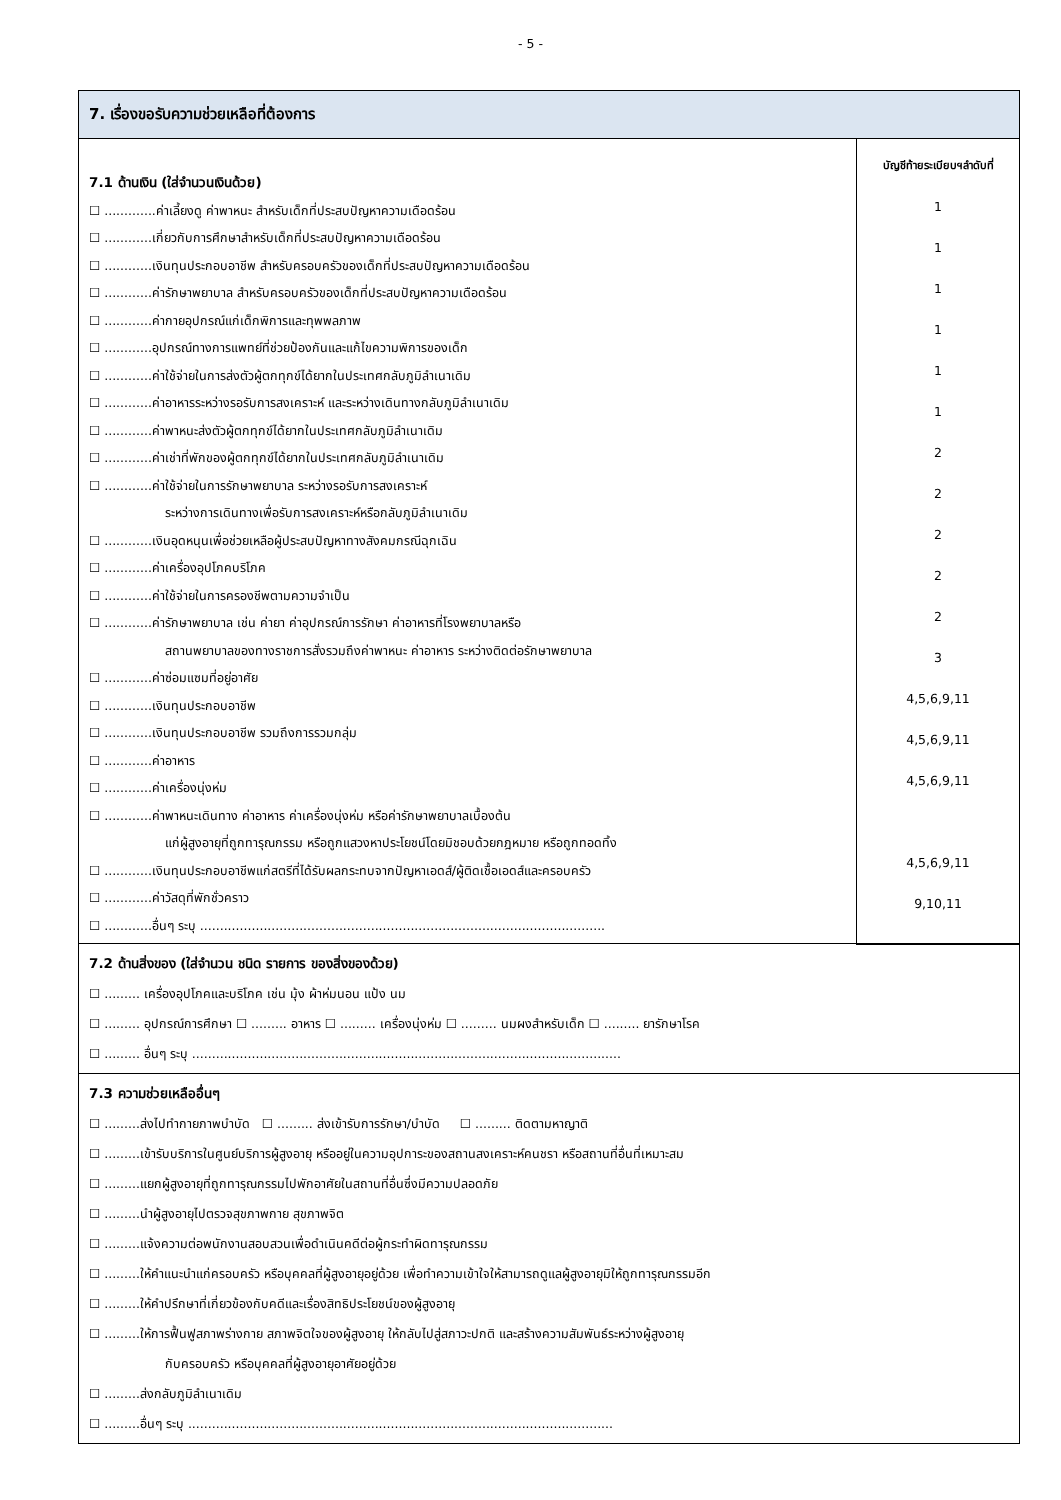- 5 -
7. เรื่องขอรับความช่วยเหลือที่ต้องการ
7.1 ด้านเงิน (ใส่จำนวนเงินด้วย)
☐ .............ค่าเลี้ยงดู ค่าพาหนะ สำหรับเด็กที่ประสบปัญหาความเดือดร้อน
☐ ............เกี่ยวกับการศึกษาสำหรับเด็กที่ประสบปัญหาความเดือดร้อน
☐ ............เงินทุนประกอบอาชีพ สำหรับครอบครัวของเด็กที่ประสบปัญหาความเดือดร้อน
☐ ............ค่ารักษาพยาบาล สำหรับครอบครัวของเด็กที่ประสบปัญหาความเดือดร้อน
☐ ............ค่ากายอุปกรณ์แก่เด็กพิการและทุพพลภาพ
☐ ............อุปกรณ์ทางการแพทย์ที่ช่วยป้องกันและแก้ไขความพิการของเด็ก
☐ ............ค่าใช้จ่ายในการส่งตัวผู้ตกทุกข์ได้ยากในประเทศกลับภูมิลำเนาเดิม
☐ ............ค่าอาหารระหว่างรอรับการสงเคราะห์ และระหว่างเดินทางกลับภูมิลำเนาเดิม
☐ ............ค่าพาหนะส่งตัวผู้ตกทุกข์ได้ยากในประเทศกลับภูมิลำเนาเดิม
☐ ............ค่าเช่าที่พักของผู้ตกทุกข์ได้ยากในประเทศกลับภูมิลำเนาเดิม
☐ ............ค่าใช้จ่ายในการรักษาพยาบาล ระหว่างรอรับการสงเคราะห์
ระหว่างการเดินทางเพื่อรับการสงเคราะห์หรือกลับภูมิลำเนาเดิม
☐ ............เงินอุดหนุนเพื่อช่วยเหลือผู้ประสบปัญหาทางสังคมกรณีฉุกเฉิน
☐ ............ค่าเครื่องอุปโภคบริโภค
☐ ............ค่าใช้จ่ายในการครองชีพตามความจำเป็น
☐ ............ค่ารักษาพยาบาล เช่น ค่ายา ค่าอุปกรณ์การรักษา ค่าอาหารที่โรงพยาบาลหรือ
สถานพยาบาลของทางราชการสั่งรวมถึงค่าพาหนะ ค่าอาหาร ระหว่างติดต่อรักษาพยาบาล
☐ ............ค่าซ่อมแซมที่อยู่อาศัย
☐ ............เงินทุนประกอบอาชีพ
☐ ............เงินทุนประกอบอาชีพ รวมถึงการรวมกลุ่ม
☐ ............ค่าอาหาร
☐ ............ค่าเครื่องนุ่งห่ม
☐ ............ค่าพาหนะเดินทาง ค่าอาหาร ค่าเครื่องนุ่งห่ม หรือค่ารักษาพยาบาลเบื้องต้น
แก่ผู้สูงอายุที่ถูกทารุณกรรม หรือถูกแสวงหาประโยชน์โดยมิชอบด้วยกฎหมาย หรือถูกทอดทิ้ง
☐ ............เงินทุนประกอบอาชีพแก่สตรีที่ได้รับผลกระทบจากปัญหาเอดส์/ผู้ติดเชื้อเอดส์และครอบครัว
☐ ............ค่าวัสดุที่พักชั่วคราว
☐ ............อื่นๆ ระบุ ......................................................................................................
บัญชีท้ายระเบียบฯลำดับที่
1
1
1
1
1
1
2
2
2
2
2
3
4,5,6,9,11
4,5,6,9,11
4,5,6,9,11
4,5,6,9,11
9,10,11
7.2 ด้านสิ่งของ (ใส่จำนวน ชนิด รายการ ของสิ่งของด้วย)
☐ ......... เครื่องอุปโภคและบริโภค เช่น มุ้ง ผ้าห่มนอน แป้ง นม
☐ ......... อุปกรณ์การศึกษา ☐ ......... อาหาร ☐ ......... เครื่องนุ่งห่ม ☐ ......... นมผงสำหรับเด็ก ☐ ......... ยารักษาโรค
☐ ......... อื่นๆ ระบุ ............................................................................................................
7.3 ความช่วยเหลืออื่นๆ
☐ .........ส่งไปทำกายภาพบำบัด ☐ ......... ส่งเข้ารับการรักษา/บำบัด ☐ ......... ติดตามหาญาติ
☐ .........เข้ารับบริการในศูนย์บริการผู้สูงอายุ หรืออยู่ในความอุปการะของสถานสงเคราะห์คนชรา หรือสถานที่อื่นที่เหมาะสม
☐ .........แยกผู้สูงอายุที่ถูกทารุณกรรมไปพักอาศัยในสถานที่อื่นซึ่งมีความปลอดภัย
☐ .........นำผู้สูงอายุไปตรวจสุขภาพกาย สุขภาพจิต
☐ .........แจ้งความต่อพนักงานสอบสวนเพื่อดำเนินคดีต่อผู้กระทำผิดทารุณกรรม
☐ .........ให้คำแนะนำแก่ครอบครัว หรือบุคคลที่ผู้สูงอายุอยู่ด้วย เพื่อทำความเข้าใจให้สามารถดูแลผู้สูงอายุมิให้ถูกทารุณกรรมอีก
☐ .........ให้คำปรึกษาที่เกี่ยวข้องกับคดีและเรื่องสิทธิประโยชน์ของผู้สูงอายุ
☐ .........ให้การฟื้นฟูสภาพร่างกาย สภาพจิตใจของผู้สูงอายุ ให้กลับไปสู่สภาวะปกติ และสร้างความสัมพันธ์ระหว่างผู้สูงอายุ
กับครอบครัว หรือบุคคลที่ผู้สูงอายุอาศัยอยู่ด้วย
☐ .........ส่งกลับภูมิลำเนาเดิม
☐ .........อื่นๆ ระบุ ...........................................................................................................